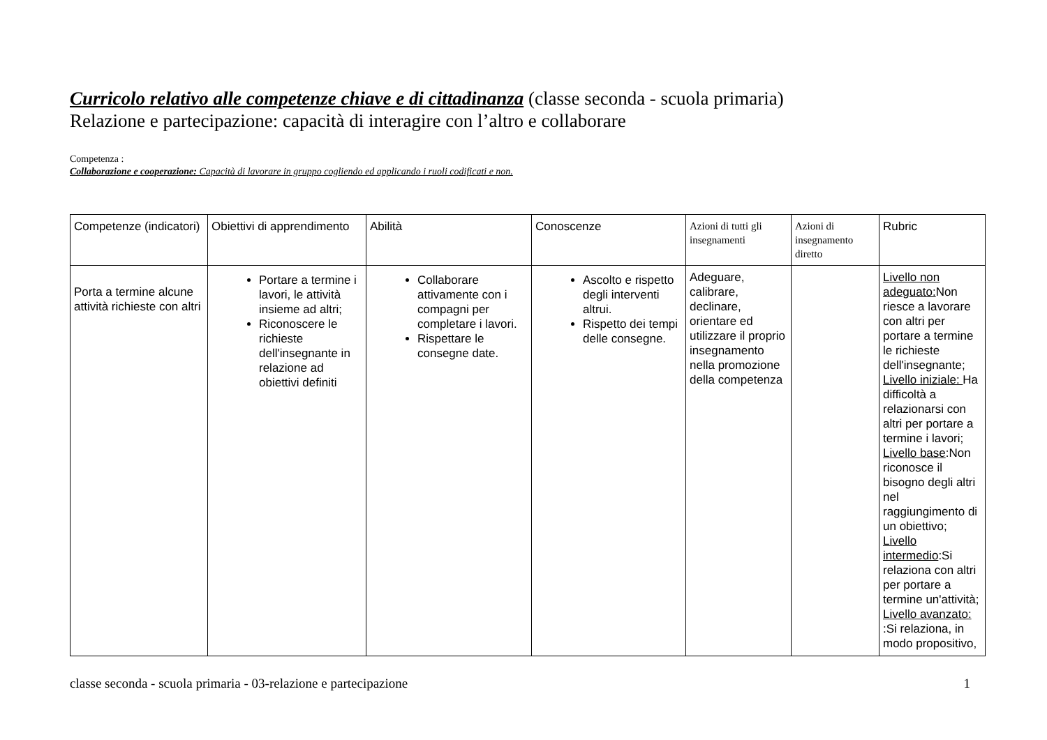Curricolo relativo alle competenze chiave e di cittadinanza (classe seconda - scuola primaria)
Relazione e partecipazione: capacità di interagire con l’altro e collaborare
Competenza :
Collaborazione e cooperazione: Capacità di lavorare in gruppo cogliendo ed applicando i ruoli codificati e non.
| Competenze (indicatori) | Obiettivi di apprendimento | Abilità | Conoscenze | Azioni di tutti gli insegnamenti | Azioni di insegnamento diretto | Rubric |
| Porta a termine alcune attività richieste con altri | Portare a termine i lavori, le attività insieme ad altri; Riconoscere le richieste dell'insegnante in relazione ad obiettivi definiti | Collaborare attivamente con i compagni per completare i lavori. Rispettare le consegne date. | Ascolto e rispetto degli interventi altrui. Rispetto dei tempi delle consegne. | Adeguare, calibrare, declinare, orientare ed utilizzare il proprio insegnamento nella promozione della competenza | | Livello non adeguato: Non riesce a lavorare con altri per portare a termine le richieste dell'insegnante; Livello iniziale: Ha difficoltà a relazionarsi con altri per portare a termine i lavori; Livello base :Non riconosce il bisogno degli altri nel raggiungimento di un obiettivo; Livello intermedio :Si relaziona con altri per portare a termine un'attività; Livello avanzato: :Si relaziona, in modo propositivo, |
classe seconda - scuola primaria - 03-relazione e partecipazione 1